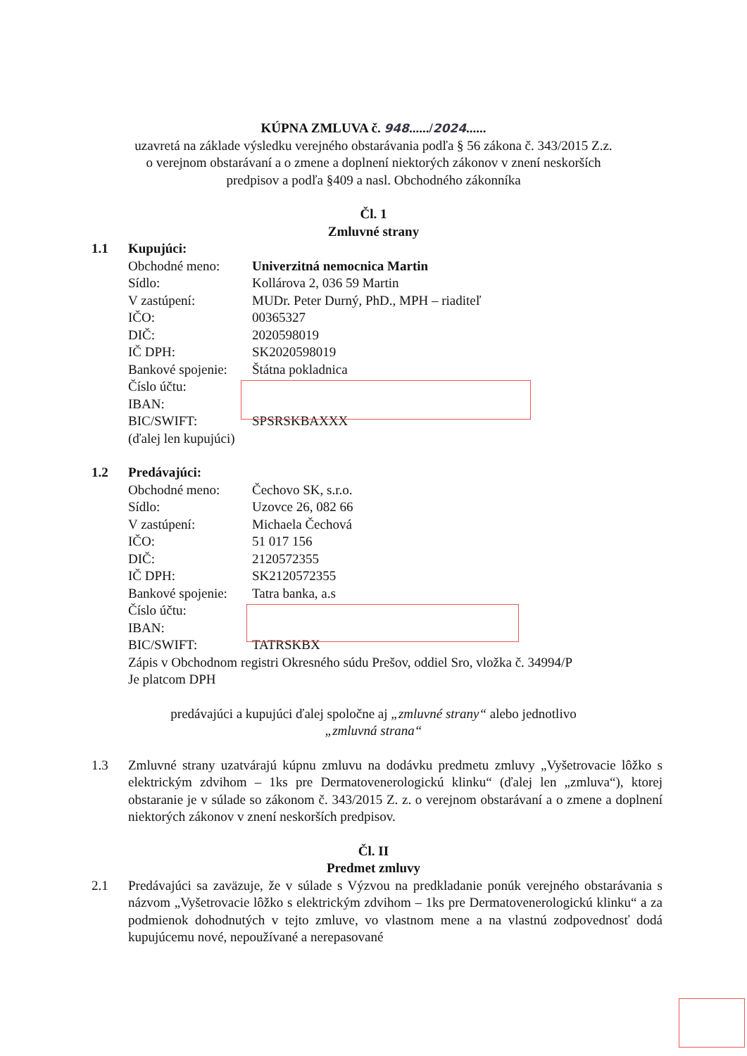KÚPNA ZMLUVA č. 948....../2024......
uzavretá na základe výsledku verejného obstarávania podľa § 56 zákona č. 343/2015 Z.z.
o verejnom obstarávaní a o zmene a doplnení niektorých zákonov v znení neskorších
predpisov a podľa §409 a nasl. Obchodného zákonníka
Čl. 1
Zmluvné strany
1.1 Kupujúci:
Obchodné meno: Univerzitná nemocnica Martin
Sídlo: Kollárova 2, 036 59 Martin
V zastúpení: MUDr. Peter Durný, PhD., MPH – riaditeľ
IČO: 00365327
DIČ: 2020598019
IČ DPH: SK2020598019
Bankové spojenie: Štátna pokladnica
Číslo účtu:
IBAN:
BIC/SWIFT: SPSRSKBAXXX
(ďalej len kupujúci)
1.2 Predávajúci:
Obchodné meno: Čechovo SK, s.r.o.
Sídlo: Uzovce 26, 082 66
V zastúpení: Michaela Čechová
IČO: 51 017 156
DIČ: 2120572355
IČ DPH: SK2120572355
Bankové spojenie: Tatra banka, a.s
Číslo účtu:
IBAN:
BIC/SWIFT: TATRSKBX
Zápis v Obchodnom registri Okresného súdu Prešov, oddiel Sro, vložka č. 34994/P
Je platcom DPH
predávajúci a kupujúci ďalej spoločne aj „zmluvné strany“ alebo jednotlivo
„zmluvná strana“
1.3 Zmluvné strany uzatvárajú kúpnu zmluvu na dodávku predmetu zmluvy „Vyšetrovacie lôžko s elektrickým zdvihom – 1ks pre Dermatovenerologickú klinku“ (ďalej len „zmluva“), ktorej obstaranie je v súlade so zákonom č. 343/2015 Z. z. o verejnom obstarávaní a o zmene a doplnení niektorých zákonov v znení neskorších predpisov.
Čl. II
Predmet zmluvy
2.1 Predávajúci sa zaväzuje, že v súlade s Výzvou na predkladanie ponúk verejného obstarávania s názvom „Vyšetrovacie lôžko s elektrickým zdvihom – 1ks pre Dermatovenerologickú klinku“ a za podmienok dohodnutých v tejto zmluve, vo vlastnom mene a na vlastnú zodpovednosť dodá kupujúcemu nové, nepoužívané a nerepasované